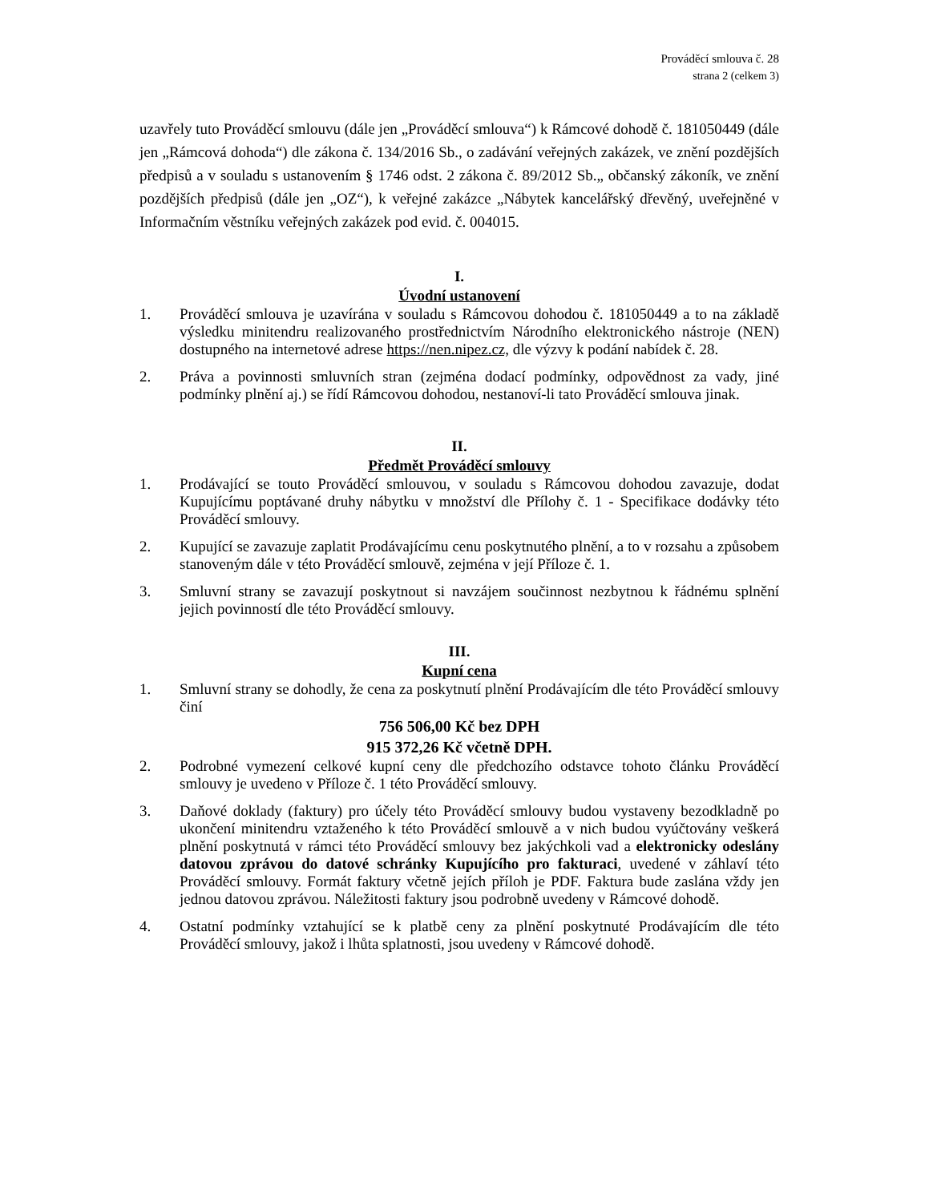Prováděcí smlouva č. 28
strana 2 (celkem 3)
uzavřely tuto Prováděcí smlouvu (dále jen „Prováděcí smlouva“) k Rámcové dohodě č. 181050449 (dále jen „Rámcová dohoda“) dle zákona č. 134/2016 Sb., o zadávání veřejných zakázek, ve znění pozdějších předpisů a v souladu s ustanovením § 1746 odst. 2 zákona č. 89/2012 Sb.„ občanský zákoník, ve znění pozdějších předpisů (dále jen „OZ“), k veřejné zakázce „Nábytek kancelářský dřevěný, uveřejněné v Informačním věstníku veřejných zakázek pod evid. č. 004015.
I.
Úvodní ustanovení
1. Prováděcí smlouva je uzavírána v souladu s Rámcovou dohodou č. 181050449 a to na základě výsledku minitendru realizovaného prostřednictvím Národního elektronického nástroje (NEN) dostupného na internetové adrese https://nen.nipez.cz, dle výzvy k podání nabídek č. 28.
2. Práva a povinnosti smluvních stran (zejména dodací podmínky, odpovědnost za vady, jiné podmínky plnění aj.) se řídí Rámcovou dohodou, nestanoví-li tato Prováděcí smlouva jinak.
II.
Předmět Prováděcí smlouvy
1. Prodávající se touto Prováděcí smlouvou, v souladu s Rámcovou dohodou zavazuje, dodat Kupujícímu poptávané druhy nábytku v množství dle Přílohy č. 1 - Specifikace dodávky této Prováděcí smlouvy.
2. Kupující se zavazuje zaplatit Prodávajícímu cenu poskytnutého plnění, a to v rozsahu a způsobem stanoveným dále v této Prováděcí smlouvě, zejména v její Příloze č. 1.
3. Smluvní strany se zavazují poskytnout si navzájem součinnost nezbytnou k řádnému splnění jejich povinností dle této Prováděcí smlouvy.
III.
Kupní cena
1. Smluvní strany se dohodly, že cena za poskytnutí plnění Prodávajícím dle této Prováděcí smlouvy činí
756 506,00 Kč bez DPH
915 372,26 Kč včetně DPH.
2. Podrobné vymezení celkové kupní ceny dle předchozího odstavce tohoto článku Prováděcí smlouvy je uvedeno v Příloze č. 1 této Prováděcí smlouvy.
3. Daňové doklady (faktury) pro účely této Prováděcí smlouvy budou vystaveny bezodkladně po ukončení minitendru vztaženého k této Prováděcí smlouvě a v nich budou vyúčtovány veškerá plnění poskytnutá v rámci této Prováděcí smlouvy bez jakýchkoli vad a elektronicky odeslány datovou zprávou do datové schránky Kupujícího pro fakturaci, uvedené v záhlaví této Prováděcí smlouvy. Formát faktury včetně jejích příloh je PDF. Faktura bude zaslána vždy jen jednou datovou zprávou. Náležitosti faktury jsou podrobně uvedeny v Rámcové dohodě.
4. Ostatní podmínky vztahující se k platbě ceny za plnění poskytnuté Prodávajícím dle této Prováděcí smlouvy, jakož i lhůta splatnosti, jsou uvedeny v Rámcové dohodě.